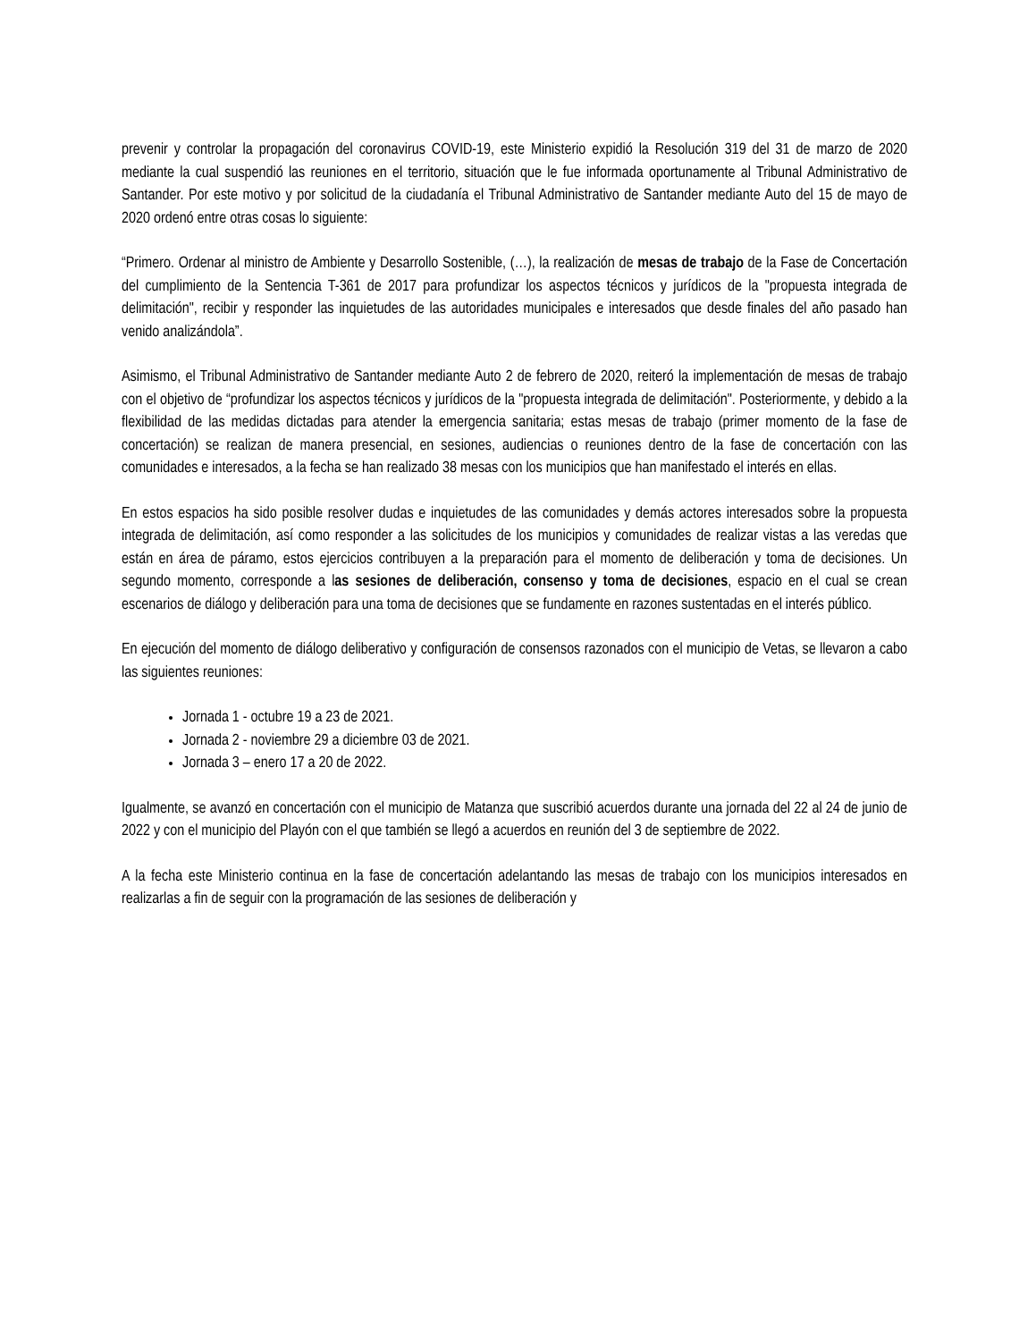prevenir y controlar la propagación del coronavirus COVID-19, este Ministerio expidió la Resolución 319 del 31 de marzo de 2020 mediante la cual suspendió las reuniones en el territorio, situación que le fue informada oportunamente al Tribunal Administrativo de Santander. Por este motivo y por solicitud de la ciudadanía el Tribunal Administrativo de Santander mediante Auto del 15 de mayo de 2020 ordenó entre otras cosas lo siguiente:
“Primero. Ordenar al ministro de Ambiente y Desarrollo Sostenible, (…), la realización de mesas de trabajo de la Fase de Concertación del cumplimiento de la Sentencia T-361 de 2017 para profundizar los aspectos técnicos y jurídicos de la "propuesta integrada de delimitación", recibir y responder las inquietudes de las autoridades municipales e interesados que desde finales del año pasado han venido analizándola”.
Asimismo, el Tribunal Administrativo de Santander mediante Auto 2 de febrero de 2020, reiteró la implementación de mesas de trabajo con el objetivo de “profundizar los aspectos técnicos y jurídicos de la "propuesta integrada de delimitación". Posteriormente, y debido a la flexibilidad de las medidas dictadas para atender la emergencia sanitaria; estas mesas de trabajo (primer momento de la fase de concertación) se realizan de manera presencial, en sesiones, audiencias o reuniones dentro de la fase de concertación con las comunidades e interesados, a la fecha se han realizado 38 mesas con los municipios que han manifestado el interés en ellas.
En estos espacios ha sido posible resolver dudas e inquietudes de las comunidades y demás actores interesados sobre la propuesta integrada de delimitación, así como responder a las solicitudes de los municipios y comunidades de realizar vistas a las veredas que están en área de páramo, estos ejercicios contribuyen a la preparación para el momento de deliberación y toma de decisiones. Un segundo momento, corresponde a las sesiones de deliberación, consenso y toma de decisiones, espacio en el cual se crean escenarios de diálogo y deliberación para una toma de decisiones que se fundamente en razones sustentadas en el interés público.
En ejecución del momento de diálogo deliberativo y configuración de consensos razonados con el municipio de Vetas, se llevaron a cabo las siguientes reuniones:
Jornada 1 - octubre 19 a 23 de 2021.
Jornada 2 - noviembre 29 a diciembre 03 de 2021.
Jornada 3 – enero 17 a 20 de 2022.
Igualmente, se avanzó en concertación con el municipio de Matanza que suscribió acuerdos durante una jornada del 22 al 24 de junio de 2022 y con el municipio del Playón con el que también se llegó a acuerdos en reunión del 3 de septiembre de 2022.
A la fecha este Ministerio continua en la fase de concertación adelantando las mesas de trabajo con los municipios interesados en realizarlas a fin de seguir con la programación de las sesiones de deliberación y